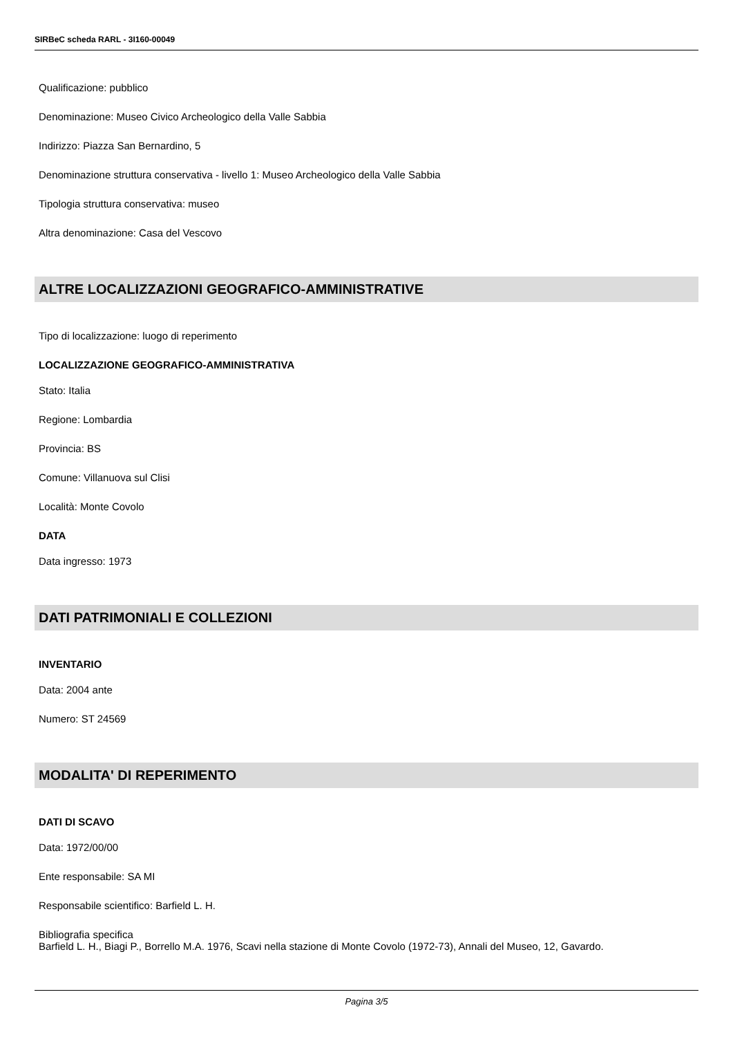SIRBeC scheda RARL - 3I160-00049
Qualificazione: pubblico
Denominazione: Museo Civico Archeologico della Valle Sabbia
Indirizzo: Piazza San Bernardino, 5
Denominazione struttura conservativa - livello 1: Museo Archeologico della Valle Sabbia
Tipologia struttura conservativa: museo
Altra denominazione: Casa del Vescovo
ALTRE LOCALIZZAZIONI GEOGRAFICO-AMMINISTRATIVE
Tipo di localizzazione: luogo di reperimento
LOCALIZZAZIONE GEOGRAFICO-AMMINISTRATIVA
Stato: Italia
Regione: Lombardia
Provincia: BS
Comune: Villanuova sul Clisi
Località: Monte Covolo
DATA
Data ingresso: 1973
DATI PATRIMONIALI E COLLEZIONI
INVENTARIO
Data: 2004 ante
Numero: ST 24569
MODALITA' DI REPERIMENTO
DATI DI SCAVO
Data: 1972/00/00
Ente responsabile: SA MI
Responsabile scientifico: Barfield L. H.
Bibliografia specifica
Barfield L. H., Biagi P., Borrello M.A. 1976, Scavi nella stazione di Monte Covolo (1972-73), Annali del Museo, 12, Gavardo.
Pagina 3/5